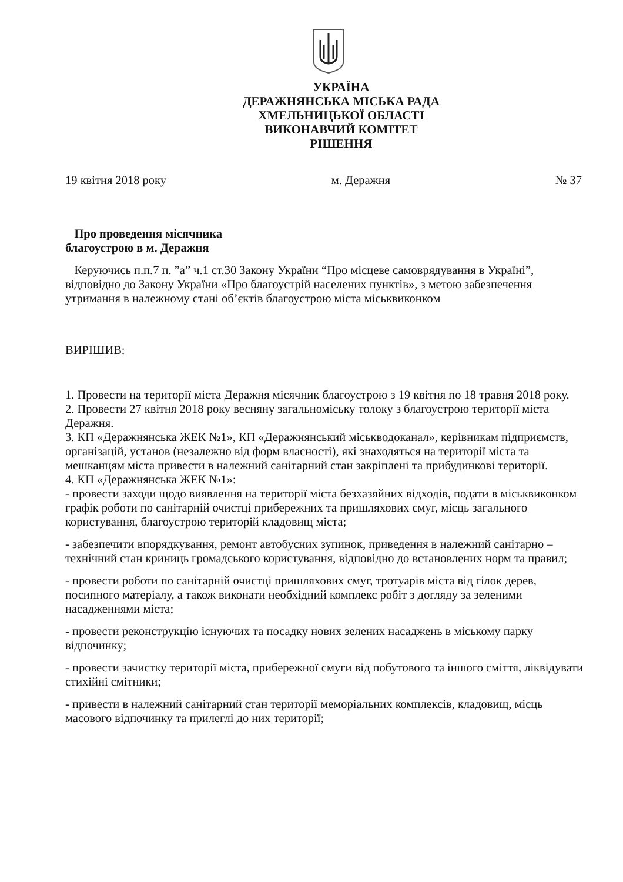УКРАЇНА
ДЕРАЖНЯНСЬКА МІСЬКА РАДА
ХМЕЛЬНИЦЬКОЇ ОБЛАСТІ
ВИКОНАВЧИЙ КОМІТЕТ
РІШЕННЯ
19 квітня 2018 року м. Деражня № 37
Про проведення місячника
благоустрою в м. Деражня
Керуючись п.п.7 п. ”а” ч.1 ст.30 Закону України “Про місцеве самоврядування в Україні”, відповідно до Закону України «Про благоустрій населених пунктів», з метою забезпечення утримання в належному стані об’єктів благоустрою міста міськвиконком
ВИРІШИВ:
1. Провести на території міста Деражня місячник благоустрою з 19 квітня по 18 травня 2018 року.
2. Провести 27 квітня 2018 року весняну загальноміську толоку з благоустрою території міста Деражня.
3. КП «Деражнянська ЖЕК №1», КП «Деражнянський міськводоканал», керівникам підприємств, організацій, установ (незалежно від форм власності), які знаходяться на території міста та мешканцям міста привести в належний санітарний стан закріплені та прибудинкові території.
4. КП «Деражнянська ЖЕК №1»:
- провести заходи щодо виявлення на території міста безхазяйних відходів, подати в міськвиконком графік роботи по санітарній очистці прибережних та пришляхових смуг, місць загального користування, благоустрою територій кладовищ міста;
- забезпечити впорядкування, ремонт автобусних зупинок, приведення в належний санітарно – технічний стан криниць громадського користування, відповідно до встановлених норм та правил;
- провести роботи по санітарній очистці пришляхових смуг, тротуарів міста від гілок дерев, посипного матеріалу, а також виконати необхідний комплекс робіт з догляду за зеленими насадженнями міста;
- провести реконструкцію існуючих та посадку нових зелених насаджень в міському парку відпочинку;
- провести зачистку території міста, прибережної смуги від побутового та іншого сміття, ліквідувати стихійні смітники;
- привести в належний санітарний стан території меморіальних комплексів, кладовищ, місць масового відпочинку та прилеглі до них території;